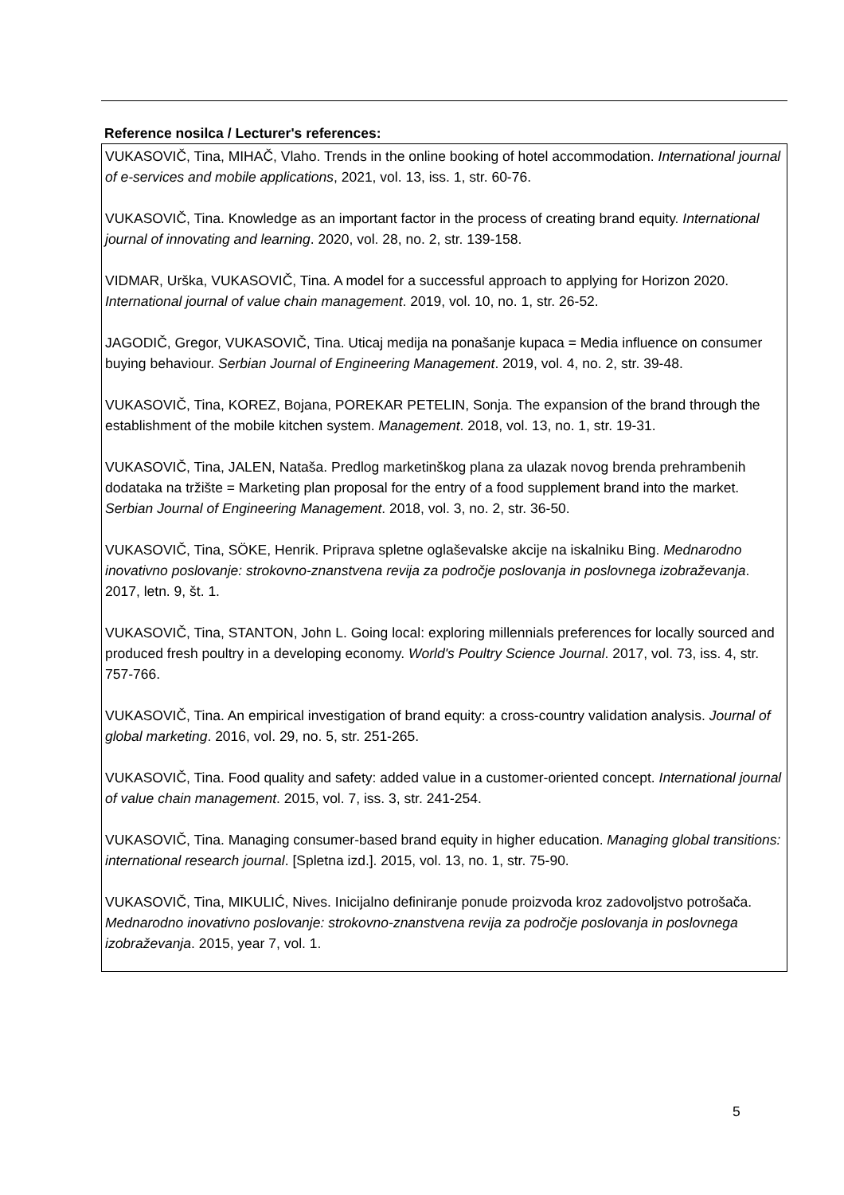Reference nosilca / Lecturer's references:
VUKASOVIČ, Tina, MIHAČ, Vlaho. Trends in the online booking of hotel accommodation. International journal of e-services and mobile applications, 2021, vol. 13, iss. 1, str. 60-76.
VUKASOVIČ, Tina. Knowledge as an important factor in the process of creating brand equity. International journal of innovating and learning. 2020, vol. 28, no. 2, str. 139-158.
VIDMAR, Urška, VUKASOVIČ, Tina. A model for a successful approach to applying for Horizon 2020. International journal of value chain management. 2019, vol. 10, no. 1, str. 26-52.
JAGODIČ, Gregor, VUKASOVIČ, Tina. Uticaj medija na ponašanje kupaca = Media influence on consumer buying behaviour. Serbian Journal of Engineering Management. 2019, vol. 4, no. 2, str. 39-48.
VUKASOVIČ, Tina, KOREZ, Bojana, POREKAR PETELIN, Sonja. The expansion of the brand through the establishment of the mobile kitchen system. Management. 2018, vol. 13, no. 1, str. 19-31.
VUKASOVIČ, Tina, JALEN, Nataša. Predlog marketinškog plana za ulazak novog brenda prehrambenih dodataka na tržište = Marketing plan proposal for the entry of a food supplement brand into the market. Serbian Journal of Engineering Management. 2018, vol. 3, no. 2, str. 36-50.
VUKASOVIČ, Tina, SÖKE, Henrik. Priprava spletne oglaševalske akcije na iskalniku Bing. Mednarodno inovativno poslovanje: strokovno-znanstvena revija za področje poslovanja in poslovnega izobraževanja. 2017, letn. 9, št. 1.
VUKASOVIČ, Tina, STANTON, John L. Going local: exploring millennials preferences for locally sourced and produced fresh poultry in a developing economy. World's Poultry Science Journal. 2017, vol. 73, iss. 4, str. 757-766.
VUKASOVIČ, Tina. An empirical investigation of brand equity: a cross-country validation analysis. Journal of global marketing. 2016, vol. 29, no. 5, str. 251-265.
VUKASOVIČ, Tina. Food quality and safety: added value in a customer-oriented concept. International journal of value chain management. 2015, vol. 7, iss. 3, str. 241-254.
VUKASOVIČ, Tina. Managing consumer-based brand equity in higher education. Managing global transitions: international research journal. [Spletna izd.]. 2015, vol. 13, no. 1, str. 75-90.
VUKASOVIČ, Tina, MIKULIĆ, Nives. Inicijalno definiranje ponude proizvoda kroz zadovoljstvo potrošača. Mednarodno inovativno poslovanje: strokovno-znanstvena revija za področje poslovanja in poslovnega izobraževanja. 2015, year 7, vol. 1.
5